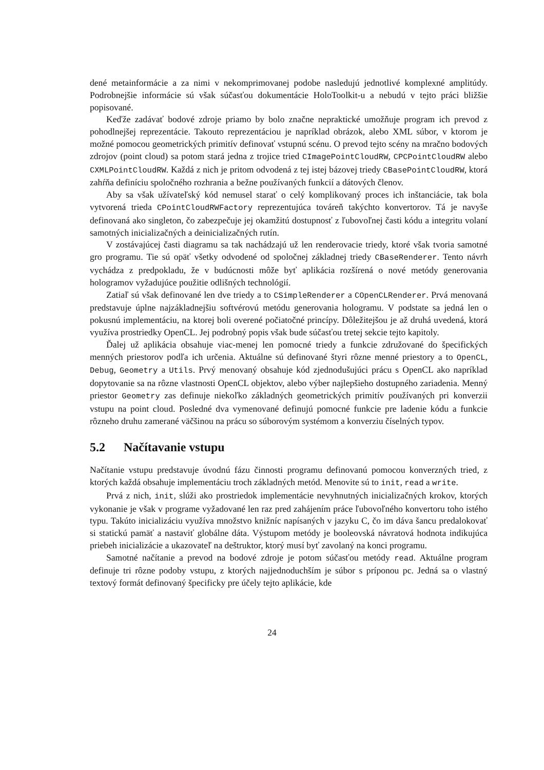dené metainformácie a za nimi v nekomprimovanej podobe nasledujú jednotlivé komplexné amplitúdy. Podrobnejšie informácie sú však súčasťou dokumentácie HoloToolkit-u a nebudú v tejto práci bližšie popisované.
Keďže zadávať bodové zdroje priamo by bolo značne nepraktické umožňuje program ich prevod z pohodlnejšej reprezentácie. Takouto reprezentáciou je napríklad obrázok, alebo XML súbor, v ktorom je možné pomocou geometrických primitív definovať vstupnú scénu. O prevod tejto scény na mračno bodových zdrojov (point cloud) sa potom stará jedna z trojice tried CImagePointCloudRW, CPCPointCloudRW alebo CXMLPointCloudRW. Každá z nich je pritom odvodená z tej istej bázovej triedy CBasePointCloudRW, ktorá zahŕňa definíciu spoločného rozhrania a bežne používaných funkcií a dátových členov.
Aby sa však užívateľský kód nemusel starať o celý komplikovaný proces ich inštanciácie, tak bola vytvorená trieda CPointCloudRWFactory reprezentujúca továreň takýchto konvertorov. Tá je navyše definovaná ako singleton, čo zabezpečuje jej okamžitú dostupnosť z ľubovoľnej časti kódu a integritu volaní samotných inicializačných a deinicializačných rutín.
V zostávajúcej časti diagramu sa tak nachádzajú už len renderovacie triedy, ktoré však tvoria samotné gro programu. Tie sú opäť všetky odvodené od spoločnej základnej triedy CBaseRenderer. Tento návrh vychádza z predpokladu, že v budúcnosti môže byť aplikácia rozšírená o nové metódy generovania hologramov vyžadujúce použitie odlišných technológií.
Zatiaľ sú však definované len dve triedy a to CSimpleRenderer a COpenCLRenderer. Prvá menovaná predstavuje úplne najzákladnejšiu softvérovú metódu generovania hologramu. V podstate sa jedná len o pokusnú implementáciu, na ktorej boli overené počiatočné princípy. Dôležitejšou je až druhá uvedená, ktorá využíva prostriedky OpenCL. Jej podrobný popis však bude súčasťou tretej sekcie tejto kapitoly.
Ďalej už aplikácia obsahuje viac-menej len pomocné triedy a funkcie združované do špecifických menných priestorov podľa ich určenia. Aktuálne sú definované štyri rôzne menné priestory a to OpenCL, Debug, Geometry a Utils. Prvý menovaný obsahuje kód zjednodušujúci prácu s OpenCL ako napríklad dopytovanie sa na rôzne vlastnosti OpenCL objektov, alebo výber najlepšieho dostupného zariadenia. Menný priestor Geometry zas definuje niekoľko základných geometrických primitív používaných pri konverzii vstupu na point cloud. Posledné dva vymenované definujú pomocné funkcie pre ladenie kódu a funkcie rôzneho druhu zamerané väčšinou na prácu so súborovým systémom a konverziu číselných typov.
5.2 Načítavanie vstupu
Načítanie vstupu predstavuje úvodnú fázu činnosti programu definovanú pomocou konverzných tried, z ktorých každá obsahuje implementáciu troch základných metód. Menovite sú to init, read a write.
Prvá z nich, init, slúži ako prostriedok implementácie nevyhnutných inicializačných krokov, ktorých vykonanie je však v programe vyžadované len raz pred zahájením práce ľubovoľného konvertoru toho istého typu. Takúto inicializáciu využíva množstvo knižníc napísaných v jazyku C, čo im dáva šancu predalokovať si statickú pamäť a nastaviť globálne dáta. Výstupom metódy je booleovská návratová hodnota indikujúca priebeh inicializácie a ukazovateľ na deštruktor, ktorý musí byť zavolaný na konci programu.
Samotné načítanie a prevod na bodové zdroje je potom súčasťou metódy read. Aktuálne program definuje tri rôzne podoby vstupu, z ktorých najjednoduchším je súbor s príponou pc. Jedná sa o vlastný textový formát definovaný špecificky pre účely tejto aplikácie, kde
24